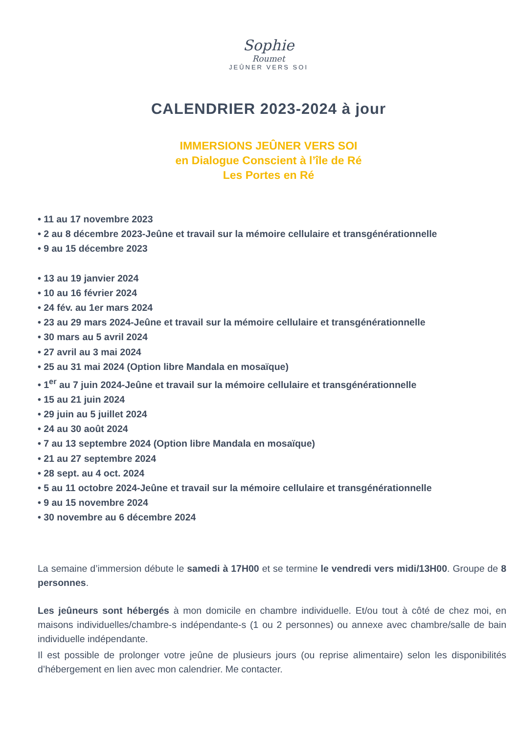Sophie
Roumet
JEÛNER VERS SOI
CALENDRIER 2023-2024 à jour
IMMERSIONS JEÛNER VERS SOI
en Dialogue Conscient à l’île de Ré
Les Portes en Ré
• 11 au 17 novembre 2023
• 2 au 8 décembre 2023-Jeûne et travail sur la mémoire cellulaire et transgénérationnelle
• 9 au 15 décembre 2023
• 13 au 19 janvier 2024
• 10 au 16 février 2024
• 24 fév. au 1er mars 2024
• 23 au 29 mars 2024-Jeûne et travail sur la mémoire cellulaire et transgénérationnelle
• 30 mars au 5 avril 2024
• 27 avril au 3 mai 2024
• 25 au 31 mai 2024 (Option libre Mandala en mosaïque)
• 1<sup>er</sup> au 7 juin 2024-Jeûne et travail sur la mémoire cellulaire et transgénérationnelle
• 15 au 21 juin 2024
• 29 juin au 5 juillet 2024
• 24 au 30 août 2024
• 7 au 13 septembre 2024 (Option libre Mandala en mosaïque)
• 21 au 27 septembre 2024
• 28 sept. au 4 oct. 2024
• 5 au 11 octobre 2024-Jeûne et travail sur la mémoire cellulaire et transgénérationnelle
• 9 au 15 novembre 2024
• 30 novembre au 6 décembre 2024
La semaine d’immersion débute le samedi à 17H00 et se termine le vendredi vers midi/13H00. Groupe de 8 personnes.
Les jeûneurs sont hébergés à mon domicile en chambre individuelle. Et/ou tout à côté de chez moi, en maisons individuelles/chambre-s indépendante-s (1 ou 2 personnes) ou annexe avec chambre/salle de bain individuelle indépendante.
Il est possible de prolonger votre jeûne de plusieurs jours (ou reprise alimentaire) selon les disponibilités d’hébergement en lien avec mon calendrier. Me contacter.